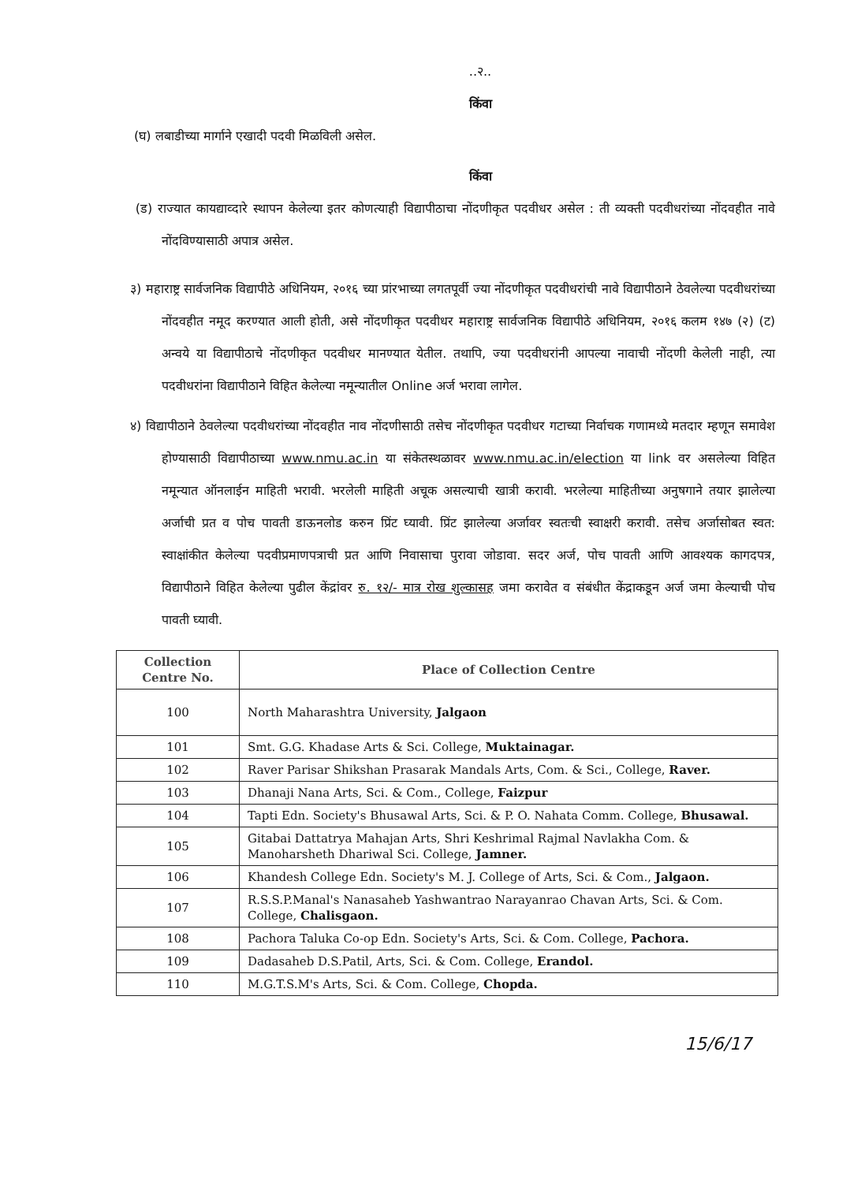..२..
किंवा
(घ) लबाडीच्या मार्गाने एखादी पदवी मिळविली असेल.
किंवा
(ड) राज्यात कायद्याव्दारे स्थापन केलेल्या इतर कोणत्याही विद्यापीठाचा नोंदणीकृत पदवीधर असेल : ती व्यक्ती पदवीधरांच्या नोंदवहीत नावे नोंदविण्यासाठी अपात्र असेल.
३) महाराष्ट्र सार्वजनिक विद्यापीठे अधिनियम, २०१६ च्या प्रांरभाच्या लगतपूर्वी ज्या नोंदणीकृत पदवीधरांची नावे विद्यापीठाने ठेवलेल्या पदवीधरांच्या नोंदवहीत नमूद करण्यात आली होती, असे नोंदणीकृत पदवीधर महाराष्ट्र सार्वजनिक विद्यापीठे अधिनियम, २०१६ कलम १४७ (२) (ट) अन्वये या विद्यापीठाचे नोंदणीकृत पदवीधर मानण्यात येतील. तथापि, ज्या पदवीधरांनी आपल्या नावाची नोंदणी केलेली नाही, त्या पदवीधरांना विद्यापीठाने विहित केलेल्या नमून्यातील Online अर्ज भरावा लागेल.
४) विद्यापीठाने ठेवलेल्या पदवीधरांच्या नोंदवहीत नाव नोंदणीसाठी तसेच नोंदणीकृत पदवीधर गटाच्या निर्वाचक गणामध्ये मतदार म्हणून समावेश होण्यासाठी विद्यापीठाच्या www.nmu.ac.in या संकेतस्थळावर www.nmu.ac.in/election या link वर असलेल्या विहित नमून्यात ऑनलाईन माहिती भरावी. भरलेली माहिती अचूक असल्याची खात्री करावी. भरलेल्या माहितीच्या अनुषगाने तयार झालेल्या अर्जाची प्रत व पोच पावती डाऊनलोड करुन प्रिंट घ्यावी. प्रिंट झालेल्या अर्जावर स्वतःची स्वाक्षरी करावी. तसेच अर्जासोबत स्वत: स्वाक्षांकीत केलेल्या पदवीप्रमाणपत्राची प्रत आणि निवासाचा पुरावा जोडावा. सदर अर्ज, पोच पावती आणि आवश्यक कागदपत्र, विद्यापीठाने विहित केलेल्या पुढील केंद्रांवर रु. १२/- मात्र रोख शुल्कासह जमा करावेत व संबंधीत केंद्राकडून अर्ज जमा केल्याची पोच पावती घ्यावी.
| Collection Centre No. | Place of Collection Centre |
| --- | --- |
| 100 | North Maharashtra University, Jalgaon |
| 101 | Smt. G.G. Khadase Arts & Sci. College, Muktainagar. |
| 102 | Raver Parisar Shikshan Prasarak Mandals Arts, Com. & Sci., College, Raver. |
| 103 | Dhanaji Nana Arts, Sci. & Com., College, Faizpur |
| 104 | Tapti Edn. Society's Bhusawal Arts, Sci. & P. O. Nahata Comm. College, Bhusawal. |
| 105 | Gitabai Dattatrya Mahajan Arts, Shri Keshrimal Rajmal Navlakha Com. & Manoharsheth Dhariwal Sci. College, Jamner. |
| 106 | Khandesh College Edn. Society's M. J. College of Arts, Sci. & Com., Jalgaon. |
| 107 | R.S.S.P.Manal's Nanasaheb Yashwantrao Narayanrao Chavan Arts, Sci. & Com. College, Chalisgaon. |
| 108 | Pachora Taluka Co-op Edn. Society's Arts, Sci. & Com. College, Pachora. |
| 109 | Dadasaheb D.S.Patil, Arts, Sci. & Com. College, Erandol. |
| 110 | M.G.T.S.M's Arts, Sci. & Com. College, Chopda. |
15/6/17